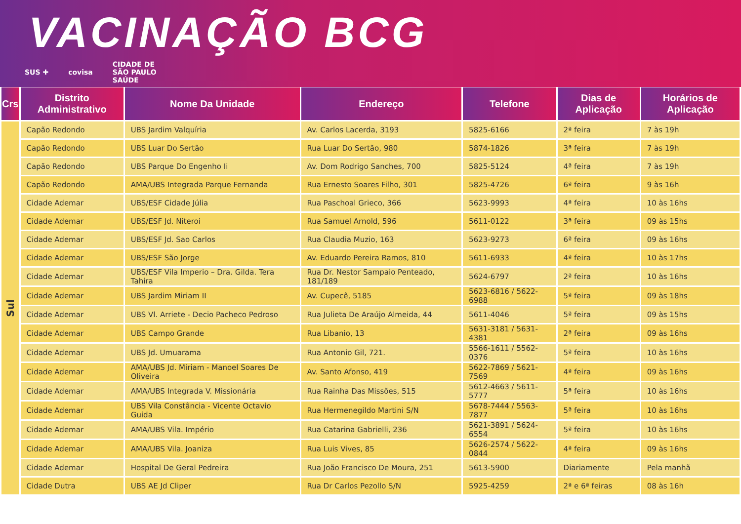VACINAÇÃO BCG
SUS ✚ covisa CIDADE DE
SÃO PAULO
SAÚDE
| Crs | Distrito Administrativo | Nome Da Unidade | Endereço | Telefone | Dias de Aplicação | Horários de Aplicação |
| --- | --- | --- | --- | --- | --- | --- |
| Sul | Capão Redondo | UBS Jardim Valquíria | Av. Carlos Lacerda, 3193 | 5825-6166 | 2ª feira | 7 às 19h |
| | Capão Redondo | UBS Luar Do Sertão | Rua Luar Do Sertão, 980 | 5874-1826 | 3ª feira | 7 às 19h |
| | Capão Redondo | UBS Parque Do Engenho Ii | Av. Dom Rodrigo Sanches, 700 | 5825-5124 | 4ª feira | 7 às 19h |
| | Capão Redondo | AMA/UBS Integrada Parque Fernanda | Rua Ernesto Soares Filho, 301 | 5825-4726 | 6ª feira | 9 às 16h |
| | Cidade Ademar | UBS/ESF Cidade Júlia | Rua Paschoal Grieco, 366 | 5623-9993 | 4ª feira | 10 às 16hs |
| | Cidade Ademar | UBS/ESF Jd. Niteroi | Rua Samuel Arnold, 596 | 5611-0122 | 3ª feira | 09 às 15hs |
| | Cidade Ademar | UBS/ESF Jd. Sao Carlos | Rua Claudia Muzio, 163 | 5623-9273 | 6ª feira | 09 às 16hs |
| | Cidade Ademar | UBS/ESF São Jorge | Av. Eduardo Pereira Ramos, 810 | 5611-6933 | 4ª feira | 10 às 17hs |
| | Cidade Ademar | UBS/ESF Vila Imperio – Dra. Gilda. Tera Tahira | Rua Dr. Nestor Sampaio Penteado, 181/189 | 5624-6797 | 2ª feira | 10 às 16hs |
| | Cidade Ademar | UBS Jardim Miriam II | Av. Cupecê, 5185 | 5623-6816 / 5622-6988 | 5ª feira | 09 às 18hs |
| | Cidade Ademar | UBS Vl. Arriete - Decio Pacheco Pedroso | Rua Julieta De Araújo Almeida, 44 | 5611-4046 | 5ª feira | 09 às 15hs |
| | Cidade Ademar | UBS Campo Grande | Rua Libanio, 13 | 5631-3181 / 5631-4381 | 2ª feira | 09 às 16hs |
| | Cidade Ademar | UBS Jd. Umuarama | Rua Antonio Gil, 721. | 5566-1611 / 5562-0376 | 5ª feira | 10 às 16hs |
| | Cidade Ademar | AMA/UBS Jd. Miriam - Manoel Soares De Oliveira | Av. Santo Afonso, 419 | 5622-7869 / 5621-7569 | 4ª feira | 09 às 16hs |
| | Cidade Ademar | AMA/UBS Integrada V. Missionária | Rua Rainha Das Missões, 515 | 5612-4663 / 5611-5777 | 5ª feira | 10 às 16hs |
| | Cidade Ademar | UBS Vila Constância - Vicente Octavio Guida | Rua Hermenegildo Martini S/N | 5678-7444 / 5563-7877 | 5ª feira | 10 às 16hs |
| | Cidade Ademar | AMA/UBS Vila. Império | Rua Catarina Gabrielli, 236 | 5621-3891 / 5624-6554 | 5ª feira | 10 às 16hs |
| | Cidade Ademar | AMA/UBS Vila. Joaniza | Rua Luis Vives, 85 | 5626-2574 / 5622-0844 | 4ª feira | 09 às 16hs |
| | Cidade Ademar | Hospital De Geral Pedreira | Rua João Francisco De Moura, 251 | 5613-5900 | Diariamente | Pela manhã |
| | Cidade Dutra | UBS AE Jd Cliper | Rua Dr Carlos Pezollo S/N | 5925-4259 | 2ª e 6ª feiras | 08 às 16h |